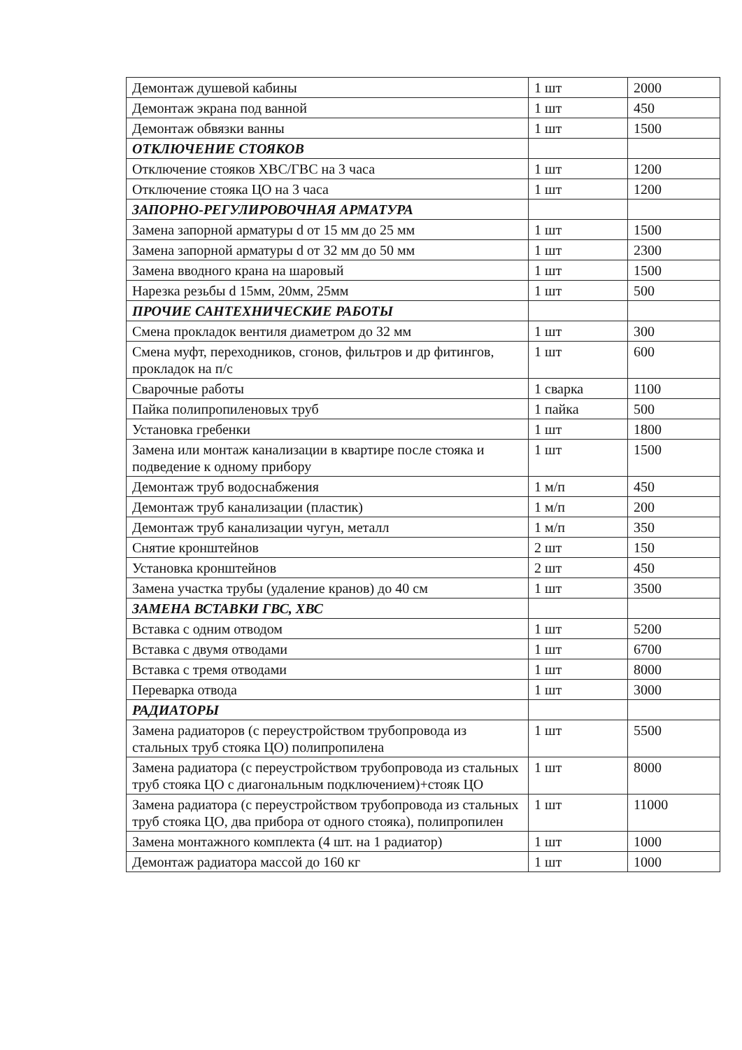| Демонтаж душевой кабины | 1 шт | 2000 |
| Демонтаж экрана под ванной | 1 шт | 450 |
| Демонтаж обвязки ванны | 1 шт | 1500 |
| ОТКЛЮЧЕНИЕ СТОЯКОВ | | |
| Отключение стояков ХВС/ГВС на 3 часа | 1 шт | 1200 |
| Отключение стояка ЦО на 3 часа | 1 шт | 1200 |
| ЗАПОРНО-РЕГУЛИРОВОЧНАЯ АРМАТУРА | | |
| Замена запорной арматуры d от 15 мм до 25 мм | 1 шт | 1500 |
| Замена запорной арматуры d от 32 мм до 50 мм | 1 шт | 2300 |
| Замена вводного крана на шаровый | 1 шт | 1500 |
| Нарезка резьбы d 15мм, 20мм, 25мм | 1 шт | 500 |
| ПРОЧИЕ САНТЕХНИЧЕСКИЕ РАБОТЫ | | |
| Смена прокладок вентиля диаметром до 32 мм | 1 шт | 300 |
| Смена муфт, переходников, сгонов, фильтров и др фитингов, прокладок на п/с | 1 шт | 600 |
| Сварочные работы | 1 сварка | 1100 |
| Пайка полипропиленовых труб | 1 пайка | 500 |
| Установка гребенки | 1 шт | 1800 |
| Замена или монтаж канализации в квартире после стояка и подведение к одному прибору | 1 шт | 1500 |
| Демонтаж труб водоснабжения | 1 м/п | 450 |
| Демонтаж труб канализации (пластик) | 1 м/п | 200 |
| Демонтаж труб канализации чугун, металл | 1 м/п | 350 |
| Снятие кронштейнов | 2 шт | 150 |
| Установка кронштейнов | 2 шт | 450 |
| Замена участка трубы (удаление кранов) до 40 см | 1 шт | 3500 |
| ЗАМЕНА ВСТАВКИ ГВС, ХВС | | |
| Вставка с одним отводом | 1 шт | 5200 |
| Вставка с двумя отводами | 1 шт | 6700 |
| Вставка с тремя отводами | 1 шт | 8000 |
| Переварка отвода | 1 шт | 3000 |
| РАДИАТОРЫ | | |
| Замена радиаторов (с переустройством трубопровода из стальных труб стояка ЦО) полипропилена | 1 шт | 5500 |
| Замена радиатора (с переустройством трубопровода из стальных труб стояка ЦО с диагональным подключением)+стояк ЦО | 1 шт | 8000 |
| Замена радиатора (с переустройством трубопровода из стальных труб стояка ЦО, два прибора от одного стояка), полипропилен | 1 шт | 11000 |
| Замена монтажного комплекта (4 шт. на 1 радиатор) | 1 шт | 1000 |
| Демонтаж радиатора массой до 160 кг | 1 шт | 1000 |